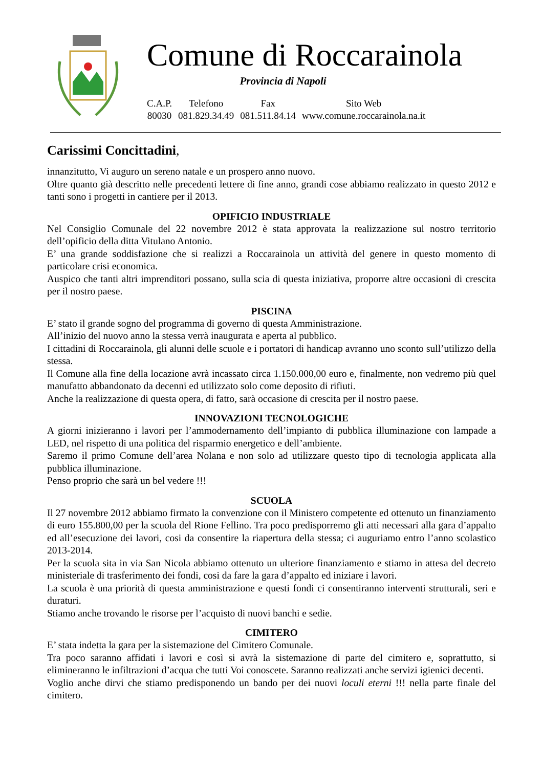Comune di Roccarainola
Provincia di Napoli
| C.A.P. | Telefono | Fax | Sito Web |
| 80030 | 081.829.34.49 | 081.511.84.14 | www.comune.roccarainola.na.it |
Carissimi Concittadini,
innanzitutto, Vi auguro un sereno natale e un prospero anno nuovo.
Oltre quanto già descritto nelle precedenti lettere di fine anno, grandi cose abbiamo realizzato in questo 2012 e tanti sono i progetti in cantiere per il 2013.
OPIFICIO INDUSTRIALE
Nel Consiglio Comunale del 22 novembre 2012 è stata approvata la realizzazione sul nostro territorio dell’opificio della ditta Vitulano Antonio.
E’ una grande soddisfazione che si realizzi a Roccarainola un attività del genere in questo momento di particolare crisi economica.
Auspico che tanti altri imprenditori possano, sulla scia di questa iniziativa, proporre altre occasioni di crescita per il nostro paese.
PISCINA
E’ stato il grande sogno del programma di governo di questa Amministrazione.
All’inizio del nuovo anno la stessa verrà inaugurata e aperta al pubblico.
I cittadini di Roccarainola, gli alunni delle scuole e i portatori di handicap avranno uno sconto sull’utilizzo della stessa.
Il Comune alla fine della locazione avrà incassato circa 1.150.000,00 euro e, finalmente, non vedremo più quel manufatto abbandonato da decenni ed utilizzato solo come deposito di rifiuti.
Anche la realizzazione di questa opera, di fatto, sarà occasione di crescita per il nostro paese.
INNOVAZIONI TECNOLOGICHE
A giorni inizieranno i lavori per l’ammodernamento dell’impianto di pubblica illuminazione con lampade a LED, nel rispetto di una politica del risparmio energetico e dell’ambiente.
Saremo il primo Comune dell’area Nolana e non solo ad utilizzare questo tipo di tecnologia applicata alla pubblica illuminazione.
Penso proprio che sarà un bel vedere !!!
SCUOLA
Il 27 novembre 2012 abbiamo firmato la convenzione con il Ministero competente ed ottenuto un finanziamento di euro 155.800,00 per la scuola del Rione Fellino. Tra poco predisporremo gli atti necessari alla gara d’appalto ed all’esecuzione dei lavori, cosi da consentire la riapertura della stessa; ci auguriamo entro l’anno scolastico 2013-2014.
Per la scuola sita in via San Nicola abbiamo ottenuto un ulteriore finanziamento e stiamo in attesa del decreto ministeriale di trasferimento dei fondi, cosi da fare la gara d’appalto ed iniziare i lavori.
La scuola è una priorità di questa amministrazione e questi fondi ci consentiranno interventi strutturali, seri e duraturi.
Stiamo anche trovando le risorse per l’acquisto di nuovi banchi e sedie.
CIMITERO
E’ stata indetta la gara per la sistemazione del Cimitero Comunale.
Tra poco saranno affidati i lavori e così si avrà la sistemazione di parte del cimitero e, soprattutto, si elimineranno le infiltrazioni d’acqua che tutti Voi conoscete. Saranno realizzati anche servizi igienici decenti.
Voglio anche dirvi che stiamo predisponendo un bando per dei nuovi loculi eterni !!! nella parte finale del cimitero.